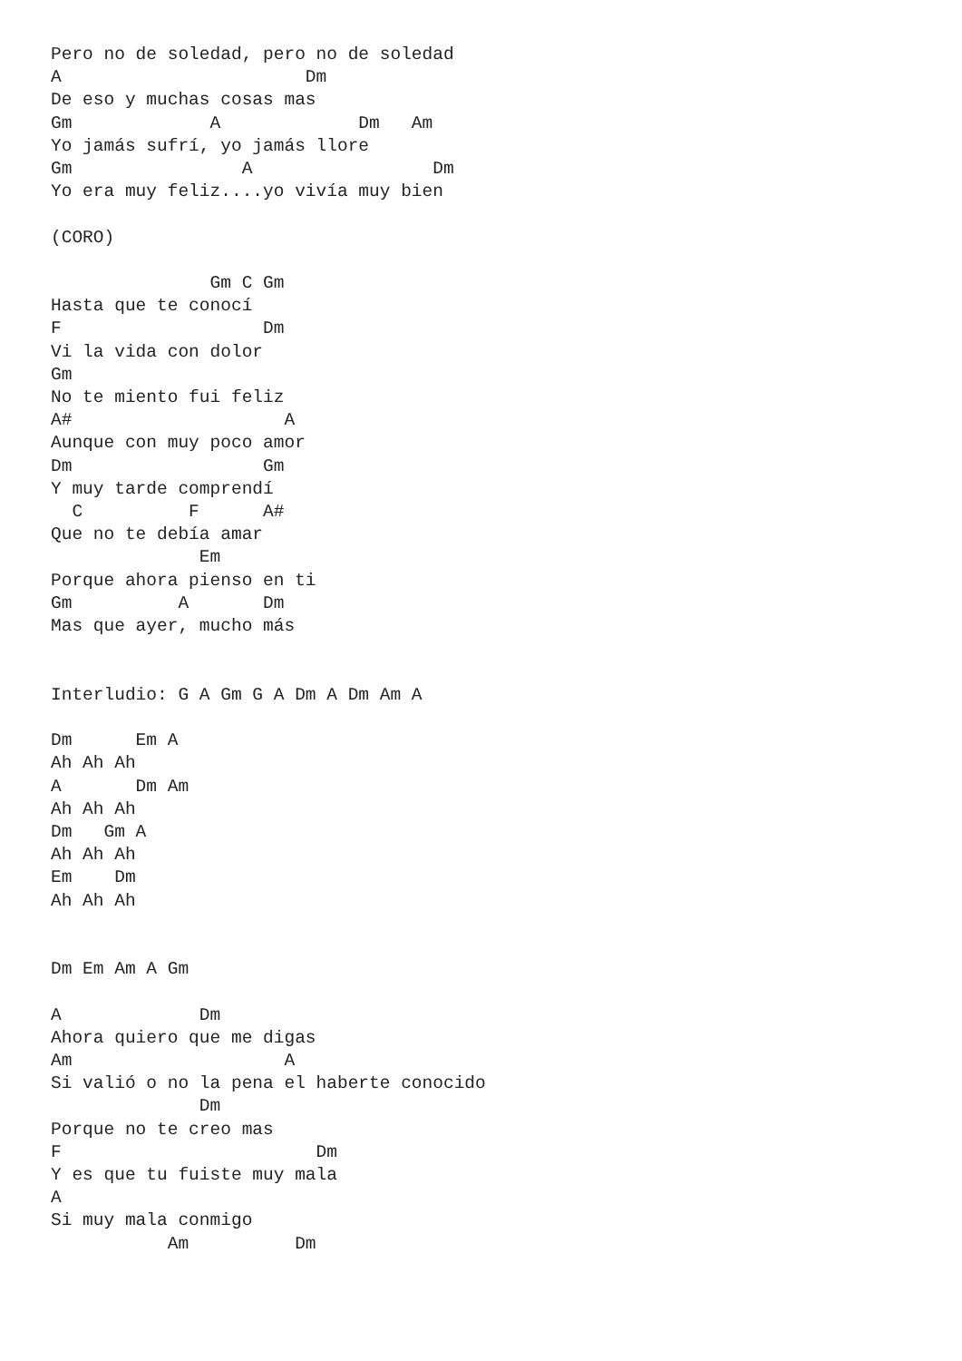Pero no de soledad, pero no de soledad
A                       Dm
De eso y muchas cosas mas
Gm             A             Dm   Am
Yo jamás sufrí, yo jamás llore
Gm                A                 Dm
Yo era muy feliz....yo vivía muy bien

(CORO)

               Gm C Gm
Hasta que te conocí
F                   Dm
Vi la vida con dolor
Gm
No te miento fui feliz
A#                    A
Aunque con muy poco amor
Dm                  Gm
Y muy tarde comprendí
  C          F      A#
Que no te debía amar
              Em
Porque ahora pienso en ti
Gm          A       Dm
Mas que ayer, mucho más


Interludio: G A Gm G A Dm A Dm Am A

Dm      Em A
Ah Ah Ah
A       Dm Am
Ah Ah Ah
Dm   Gm A
Ah Ah Ah
Em    Dm
Ah Ah Ah


Dm Em Am A Gm

A             Dm
Ahora quiero que me digas
Am                    A
Si valió o no la pena el haberte conocido
              Dm
Porque no te creo mas
F                        Dm
Y es que tu fuiste muy mala
A
Si muy mala conmigo
           Am          Dm